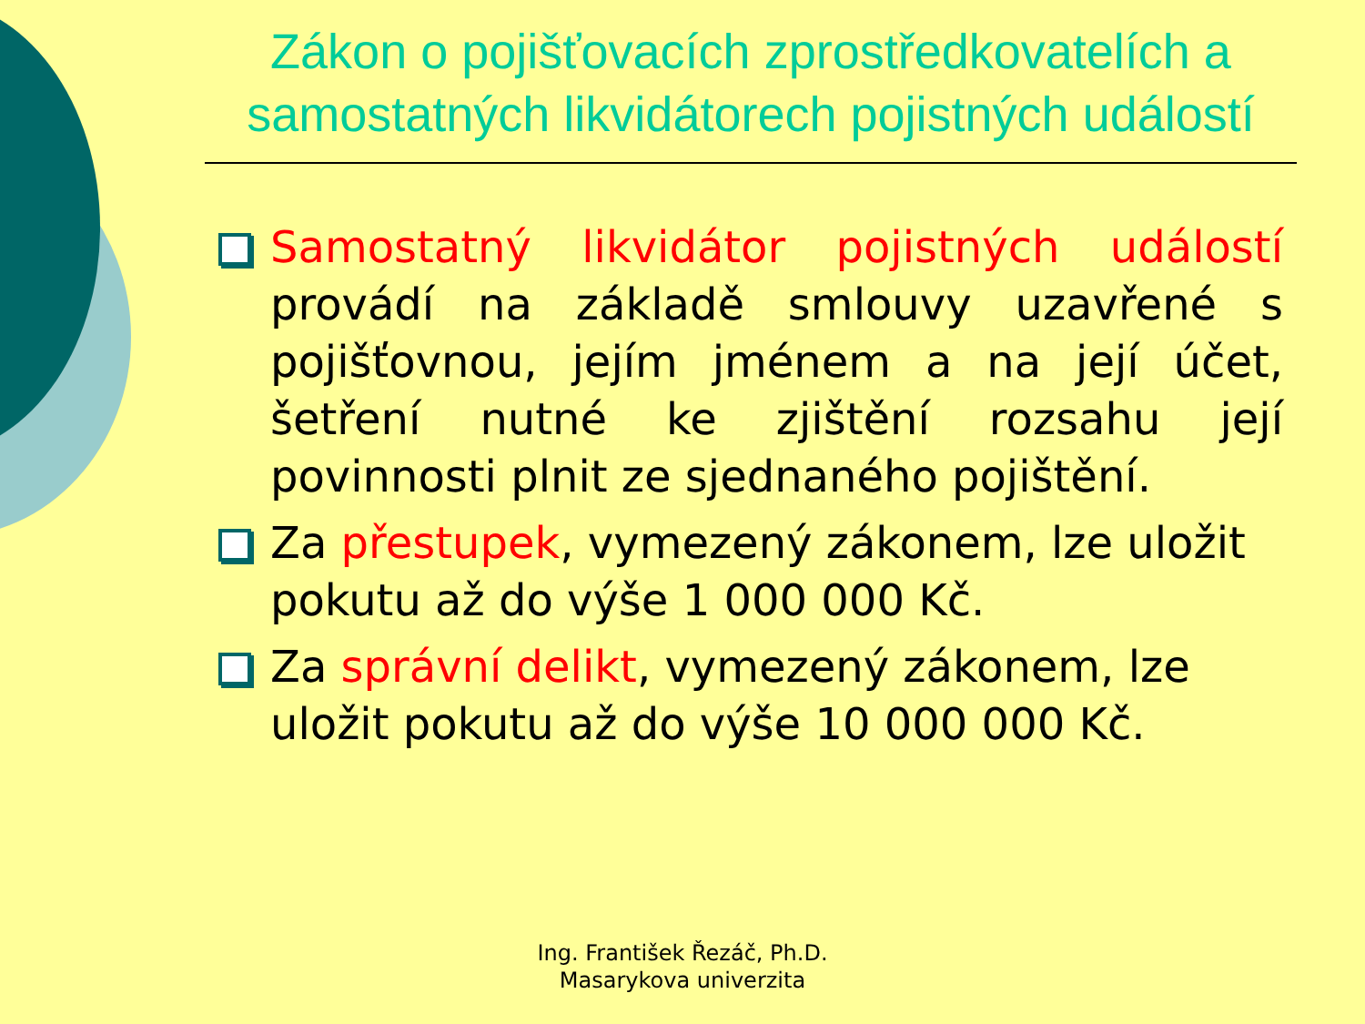Zákon o pojišťovacích zprostředkovatelích a samostatných likvidátorech pojistných událostí
Samostatný likvidátor pojistných událostí provádí na základě smlouvy uzavřené s pojišťovnou, jejím jménem a na její účet, šetření nutné ke zjištění rozsahu její povinnosti plnit ze sjednaného pojištění.
Za přestupek, vymezený zákonem, lze uložit pokutu až do výše 1 000 000 Kč.
Za správní delikt, vymezený zákonem, lze uložit pokutu až do výše 10 000 000 Kč.
Ing. František Řezáč, Ph.D.
Masarykova univerzita